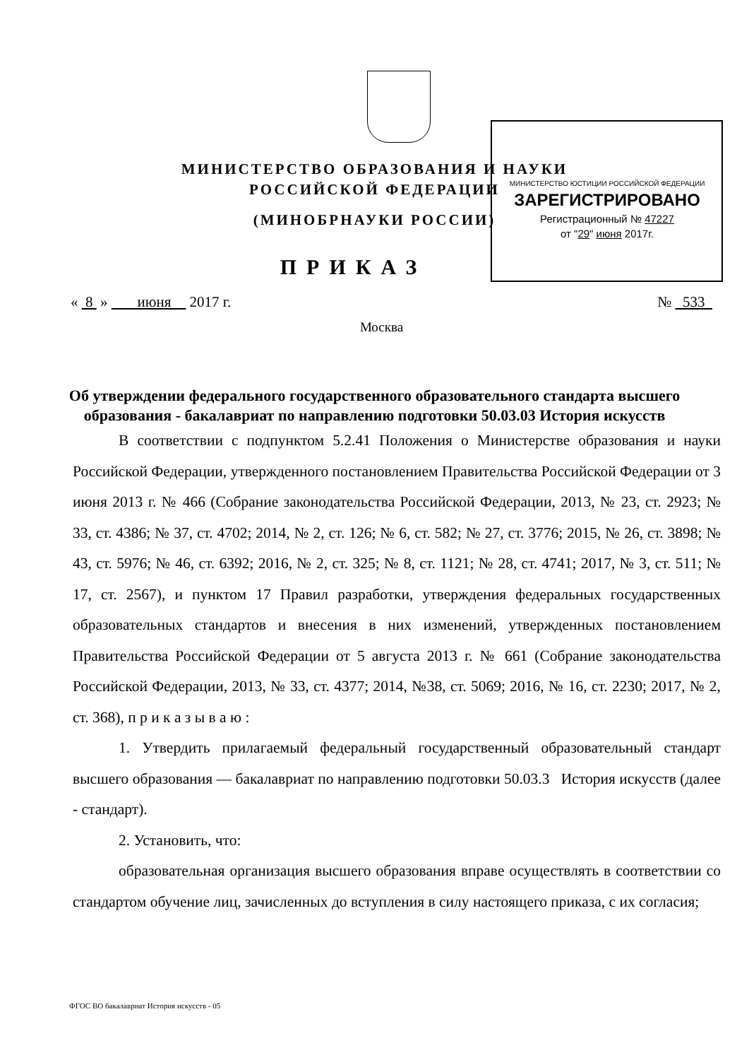МИНИСТЕРСТВО ЮСТИЦИИ РОССИЙСКОЙ ФЕДЕРАЦИИ
ЗАРЕГИСТРИРОВАНО
Регистрационный № 47227
от "29" июня 2017г.
МИНИСТЕРСТВО ОБРАЗОВАНИЯ И НАУКИ
РОССИЙСКОЙ ФЕДЕРАЦИИ
(МИНОБРНАУКИ РОССИИ)
ПРИКАЗ
« 8 » июня 2017 г. № 533
Москва
Об утверждении федерального государственного образовательного стандарта высшего образования - бакалавриат по направлению подготовки 50.03.03 История искусств
В соответствии с подпунктом 5.2.41 Положения о Министерстве образования и науки Российской Федерации, утвержденного постановлением Правительства Российской Федерации от 3 июня 2013 г. № 466 (Собрание законодательства Российской Федерации, 2013, № 23, ст. 2923; № 33, ст. 4386; № 37, ст. 4702; 2014, № 2, ст. 126; № 6, ст. 582; № 27, ст. 3776; 2015, № 26, ст. 3898; № 43, ст. 5976; № 46, ст. 6392; 2016, № 2, ст. 325; № 8, ст. 1121; № 28, ст. 4741; 2017, № 3, ст. 511; № 17, ст. 2567), и пунктом 17 Правил разработки, утверждения федеральных государственных образовательных стандартов и внесения в них изменений, утвержденных постановлением Правительства Российской Федерации от 5 августа 2013 г. № 661 (Собрание законодательства Российской Федерации, 2013, № 33, ст. 4377; 2014, №38, ст. 5069; 2016, № 16, ст. 2230; 2017, № 2, ст. 368), п р и к а з ы в а ю :
1. Утвердить прилагаемый федеральный государственный образовательный стандарт высшего образования — бакалавриат по направлению подготовки 50.03.3 История искусств (далее - стандарт).
2. Установить, что:
образовательная организация высшего образования вправе осуществлять в соответствии со стандартом обучение лиц, зачисленных до вступления в силу настоящего приказа, с их согласия;
ФГОС ВО бакалавриат История искусств - 05